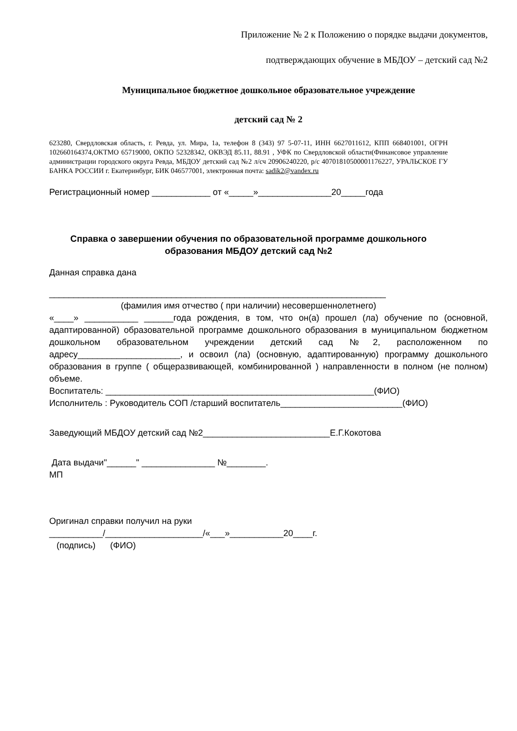Приложение № 2 к Положению о порядке выдачи документов,
подтверждающих обучение в МБДОУ – детский сад №2
Муниципальное бюджетное дошкольное образовательное учреждение
детский сад № 2
623280, Свердловская область, г. Ревда, ул. Мира, 1а, телефон 8 (343) 97 5-07-11, ИНН 6627011612, КПП 668401001, ОГРН 102660164374,ОКТМО 65719000, ОКПО 52328342, ОКВЭД 85.11, 88.91 , УФК по Свердловской области(Финансовое управление администрации городского округа Ревда, МБДОУ детский сад №2 л/сч 20906240220, р/с 40701810500001176227, УРАЛЬСКОЕ ГУ БАНКА РОССИИ г. Екатеринбург, БИК 046577001, электронная почта: sadik2@vandex.ru
Регистрационный номер ____________ от «_____»_______________20_____года
Справка о завершении обучения по образовательной программе дошкольного образования МБДОУ детский сад №2
Данная справка дана
_____________________________________________________________________
(фамилия имя отчество ( при наличии) несовершеннолетнего)
«____» ___________ ______года рождения, в том, что он(а) прошел (ла) обучение по (основной, адаптированной) образовательной программе дошкольного образования в муниципальном бюджетном дошкольном образовательном учреждении детский сад №2, расположенном по адресу_____________________, и освоил (ла) (основную, адаптированную) программу дошкольного образования в группе ( общеразвивающей, комбинированной ) направленности в полном (не полном) объеме.
Воспитатель: _______________________________________________________(ФИО)
Исполнитель : Руководитель СОП /старший воспитатель_________________________(ФИО)
Заведующий МБДОУ детский сад №2__________________________Е.Г.Кокотова
Дата выдачи"______" _______________ №________.
МП
Оригинал справки получил на руки
___________/____________________/«___»___________20____г.
(подпись) (ФИО)